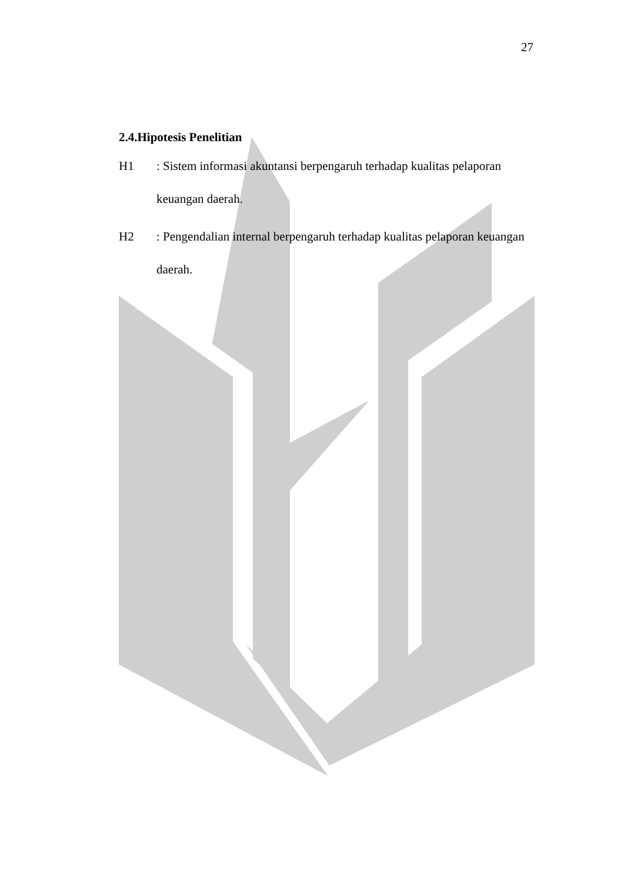27
2.4.Hipotesis Penelitian
H1 : Sistem informasi akuntansi berpengaruh terhadap kualitas pelaporan
keuangan daerah.
H2 : Pengendalian internal berpengaruh terhadap kualitas pelaporan keuangan
daerah.